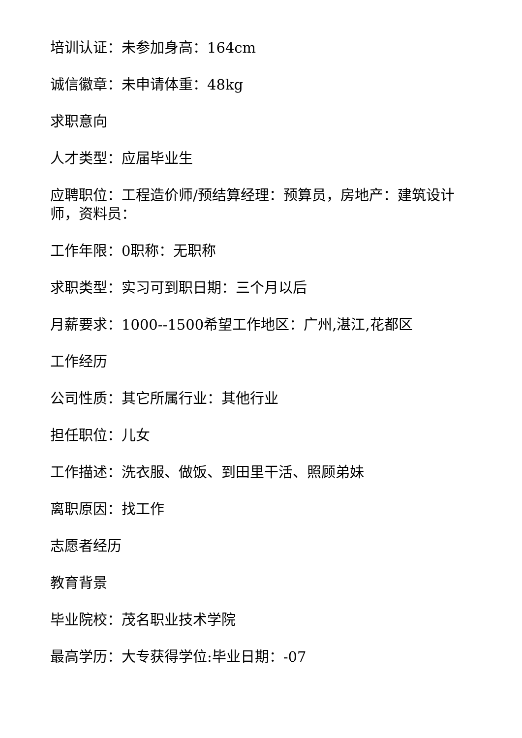培训认证：未参加身高：164cm
诚信徽章：未申请体重：48kg
求职意向
人才类型：应届毕业生
应聘职位：工程造价师/预结算经理：预算员，房地产：建筑设计师，资料员：
工作年限：0职称：无职称
求职类型：实习可到职日期：三个月以后
月薪要求：1000--1500希望工作地区：广州,湛江,花都区
工作经历
公司性质：其它所属行业：其他行业
担任职位：儿女
工作描述：洗衣服、做饭、到田里干活、照顾弟妹
离职原因：找工作
志愿者经历
教育背景
毕业院校：茂名职业技术学院
最高学历：大专获得学位:毕业日期：-07